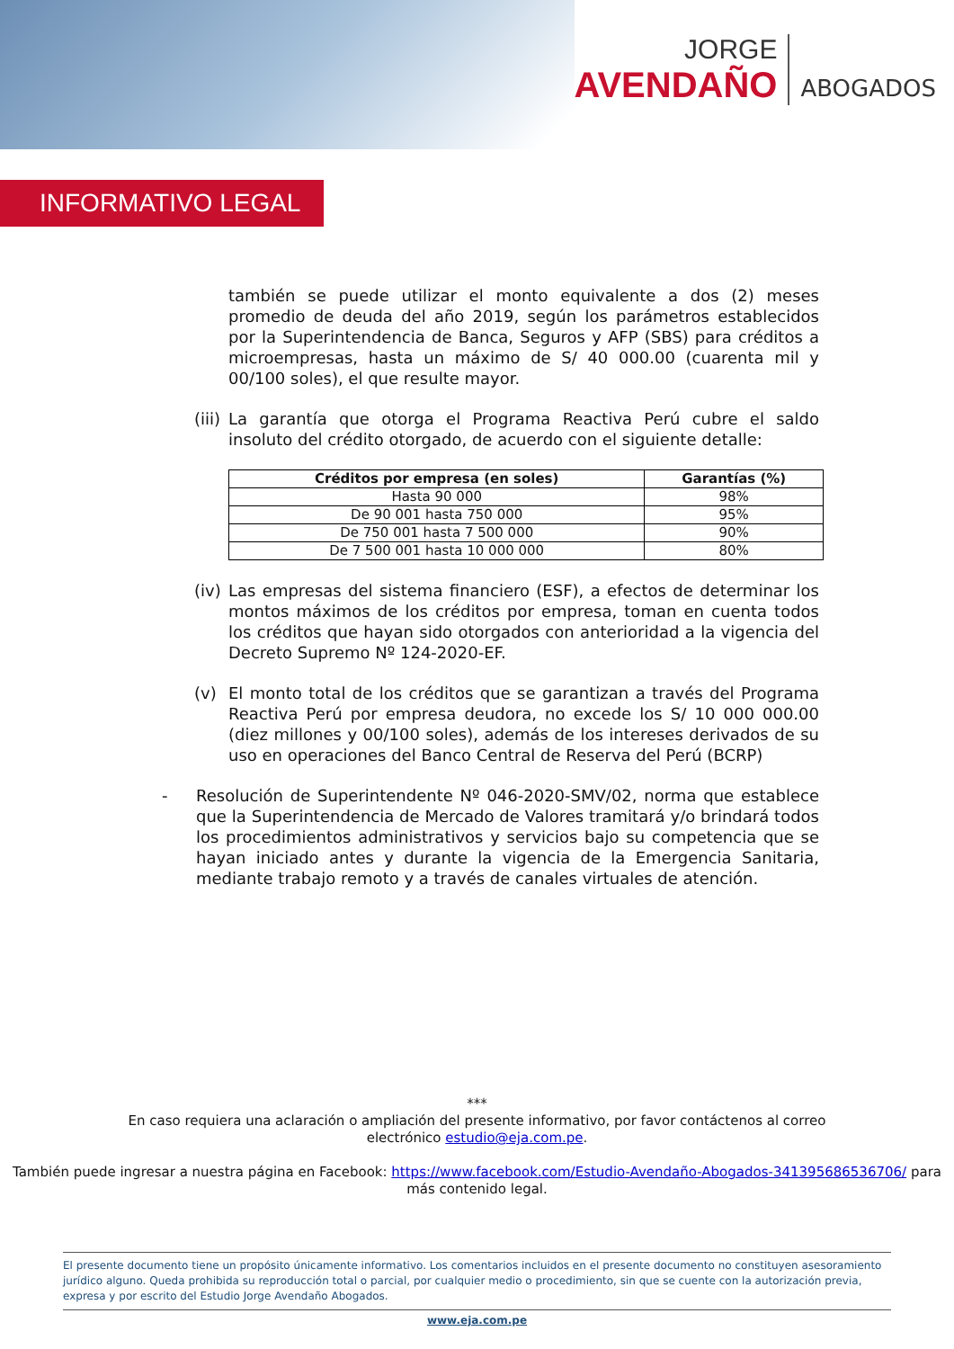JORGE
AVENDAÑO
ABOGADOS
INFORMATIVO LEGAL
también se puede utilizar el monto equivalente a dos (2) meses promedio de deuda del año 2019, según los parámetros establecidos por la Superintendencia de Banca, Seguros y AFP (SBS) para créditos a microempresas, hasta un máximo de S/ 40 000.00 (cuarenta mil y 00/100 soles), el que resulte mayor.
(iii)
La garantía que otorga el Programa Reactiva Perú cubre el saldo insoluto del crédito otorgado, de acuerdo con el siguiente detalle:
| Créditos por empresa (en soles) | Garantías (%) |
| --- | --- |
| Hasta 90 000 | 98% |
| De 90 001 hasta 750 000 | 95% |
| De 750 001 hasta 7 500 000 | 90% |
| De 7 500 001 hasta 10 000 000 | 80% |
(iv)
Las empresas del sistema financiero (ESF), a efectos de determinar los montos máximos de los créditos por empresa, toman en cuenta todos los créditos que hayan sido otorgados con anterioridad a la vigencia del Decreto Supremo Nº 124-2020-EF.
(v) El monto total de los créditos que se garantizan a través del Programa Reactiva Perú por empresa deudora, no excede los S/ 10 000 000.00 (diez millones y 00/100 soles), además de los intereses derivados de su uso en operaciones del Banco Central de Reserva del Perú (BCRP)
- Resolución de Superintendente Nº 046-2020-SMV/02, norma que establece que la Superintendencia de Mercado de Valores tramitará y/o brindará todos los procedimientos administrativos y servicios bajo su competencia que se hayan iniciado antes y durante la vigencia de la Emergencia Sanitaria, mediante trabajo remoto y a través de canales virtuales de atención.
***
En caso requiera una aclaración o ampliación del presente informativo, por favor contáctenos al correo
electrónico estudio@eja.com.pe.
También puede ingresar a nuestra página en Facebook: https://www.facebook.com/Estudio-Avendaño-Abogados-341395686536706/ para más contenido legal.
El presente documento tiene un propósito únicamente informativo. Los comentarios incluidos en el presente documento no constituyen asesoramiento jurídico alguno. Queda prohibida su reproducción total o parcial, por cualquier medio o procedimiento, sin que se cuente con la autorización previa, expresa y por escrito del Estudio Jorge Avendaño Abogados.
www.eja.com.pe